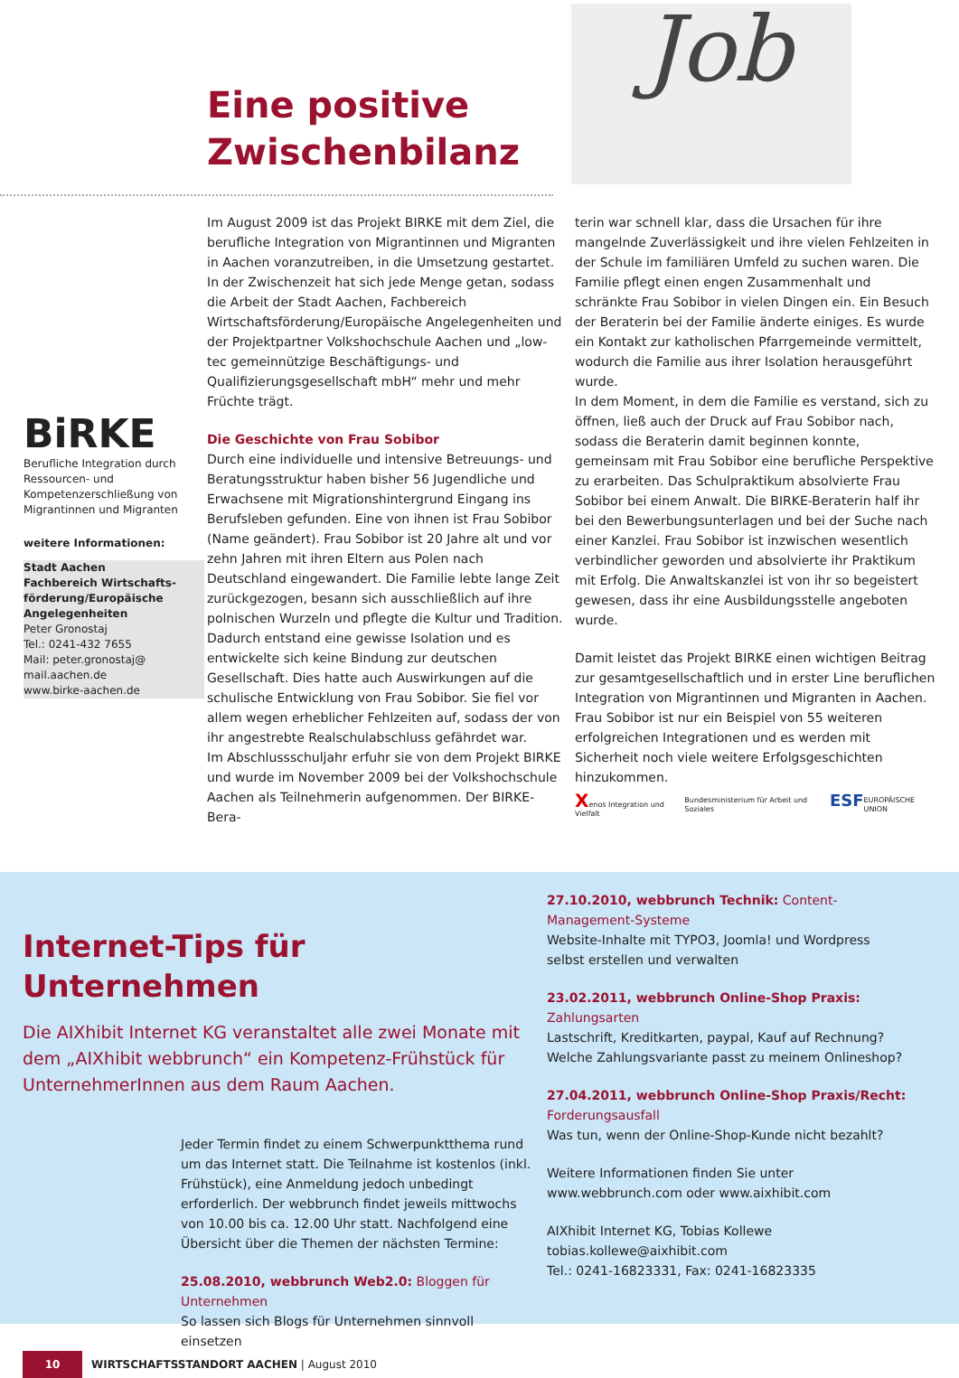Eine positive
Zwischenbilanz
Job
BiRKE
Berufliche Integration durch Ressourcen- und Kompetenzerschließung von Migrantinnen und Migranten
weitere Informationen:
Stadt Aachen
Fachbereich Wirtschafts-förderung/Europäische Angelegenheiten
Peter Gronostaj
Tel.: 0241-432 7655
Mail: peter.gronostaj@ mail.aachen.de
www.birke-aachen.de
Im August 2009 ist das Projekt BIRKE mit dem Ziel, die berufliche Integration von Migrantinnen und Migranten in Aachen voranzutreiben, in die Umsetzung gestartet. In der Zwischenzeit hat sich jede Menge getan, sodass die Arbeit der Stadt Aachen, Fachbereich Wirtschaftsförderung/Europäische Angelegenheiten und der Projektpartner Volkshochschule Aachen und „low-tec gemeinnützige Beschäftigungs- und Qualifizierungsgesellschaft mbH“ mehr und mehr Früchte trägt.
Die Geschichte von Frau Sobibor
Durch eine individuelle und intensive Betreuungs- und Beratungsstruktur haben bisher 56 Jugendliche und Erwachsene mit Migrationshintergrund Eingang ins Berufsleben gefunden. Eine von ihnen ist Frau Sobibor (Name geändert). Frau Sobibor ist 20 Jahre alt und vor zehn Jahren mit ihren Eltern aus Polen nach Deutschland eingewandert. Die Familie lebte lange Zeit zurückgezogen, besann sich ausschließlich auf ihre polnischen Wurzeln und pflegte die Kultur und Tradition. Dadurch entstand eine gewisse Isolation und es entwickelte sich keine Bindung zur deutschen Gesellschaft. Dies hatte auch Auswirkungen auf die schulische Entwicklung von Frau Sobibor. Sie fiel vor allem wegen erheblicher Fehlzeiten auf, sodass der von ihr angestrebte Realschulabschluss gefährdet war.
Im Abschlussschuljahr erfuhr sie von dem Projekt BIRKE und wurde im November 2009 bei der Volkshochschule Aachen als Teilnehmerin aufgenommen. Der BIRKE-Bera-
terin war schnell klar, dass die Ursachen für ihre mangelnde Zuverlässigkeit und ihre vielen Fehlzeiten in der Schule im familiären Umfeld zu suchen waren. Die Familie pflegt einen engen Zusammenhalt und schränkte Frau Sobibor in vielen Dingen ein. Ein Besuch der Beraterin bei der Familie änderte einiges. Es wurde ein Kontakt zur katholischen Pfarrgemeinde vermittelt, wodurch die Familie aus ihrer Isolation herausgeführt wurde.
In dem Moment, in dem die Familie es verstand, sich zu öffnen, ließ auch der Druck auf Frau Sobibor nach, sodass die Beraterin damit beginnen konnte, gemeinsam mit Frau Sobibor eine berufliche Perspektive zu erarbeiten. Das Schulpraktikum absolvierte Frau Sobibor bei einem Anwalt. Die BIRKE-Beraterin half ihr bei den Bewerbungsunterlagen und bei der Suche nach einer Kanzlei. Frau Sobibor ist inzwischen wesentlich verbindlicher geworden und absolvierte ihr Praktikum mit Erfolg. Die Anwaltskanzlei ist von ihr so begeistert gewesen, dass ihr eine Ausbildungsstelle angeboten wurde.
Damit leistet das Projekt BIRKE einen wichtigen Beitrag zur gesamtgesellschaftlich und in erster Line beruflichen Integration von Migrantinnen und Migranten in Aachen. Frau Sobibor ist nur ein Beispiel von 55 weiteren erfolgreichen Integrationen und es werden mit Sicherheit noch viele weitere Erfolgsgeschichten hinzukommen.
Xenos Integration und Vielfalt Bundesministerium für Arbeit und Soziales ESF EUROPÄISCHE UNION
Internet-Tips für Unternehmen
Die AIXhibit Internet KG veranstaltet alle zwei Monate mit dem „AIXhibit webbrunch“ ein Kompetenz-Frühstück für UnternehmerInnen aus dem Raum Aachen.
Jeder Termin findet zu einem Schwerpunktthema rund um das Internet statt. Die Teilnahme ist kostenlos (inkl. Frühstück), eine Anmeldung jedoch unbedingt erforderlich. Der webbrunch findet jeweils mittwochs von 10.00 bis ca. 12.00 Uhr statt. Nachfolgend eine Übersicht über die Themen der nächsten Termine:
25.08.2010, webbrunch Web2.0: Bloggen für Unternehmen
So lassen sich Blogs für Unternehmen sinnvoll einsetzen
27.10.2010, webbrunch Technik: Content-Management-Systeme
Website-Inhalte mit TYPO3, Joomla! und Wordpress selbst erstellen und verwalten
23.02.2011, webbrunch Online-Shop Praxis: Zahlungsarten
Lastschrift, Kreditkarten, paypal, Kauf auf Rechnung? Welche Zahlungsvariante passt zu meinem Onlineshop?
27.04.2011, webbrunch Online-Shop Praxis/Recht: Forderungsausfall
Was tun, wenn der Online-Shop-Kunde nicht bezahlt?
Weitere Informationen finden Sie unter www.webbrunch.com oder www.aixhibit.com
AIXhibit Internet KG, Tobias Kollewe
tobias.kollewe@aixhibit.com
Tel.: 0241-16823331, Fax: 0241-16823335
10 WIRTSCHAFTSSTANDORT AACHEN | August 2010